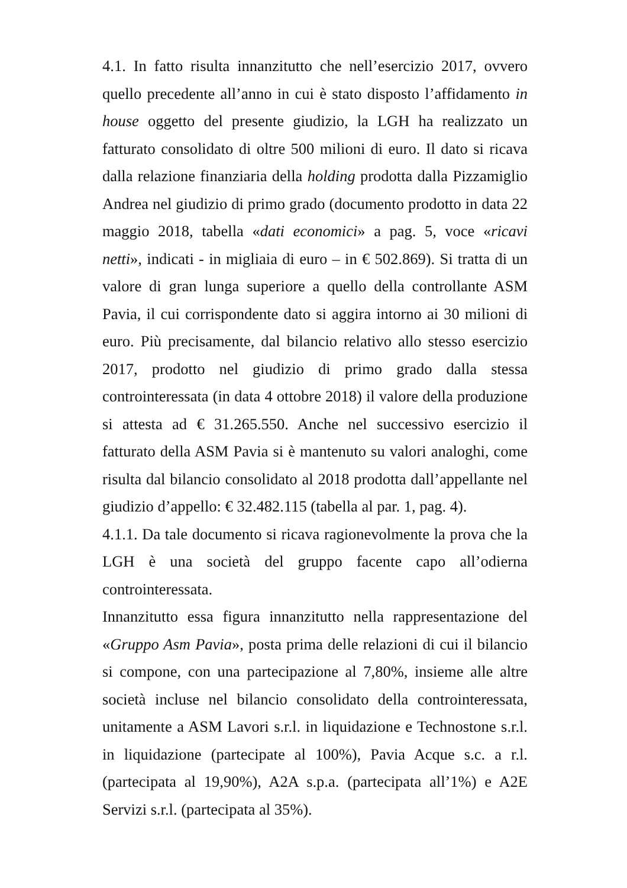4.1. In fatto risulta innanzitutto che nell’esercizio 2017, ovvero quello precedente all’anno in cui è stato disposto l’affidamento in house oggetto del presente giudizio, la LGH ha realizzato un fatturato consolidato di oltre 500 milioni di euro. Il dato si ricava dalla relazione finanziaria della holding prodotta dalla Pizzamiglio Andrea nel giudizio di primo grado (documento prodotto in data 22 maggio 2018, tabella «dati economici» a pag. 5, voce «ricavi netti», indicati - in migliaia di euro – in € 502.869). Si tratta di un valore di gran lunga superiore a quello della controllante ASM Pavia, il cui corrispondente dato si aggira intorno ai 30 milioni di euro. Più precisamente, dal bilancio relativo allo stesso esercizio 2017, prodotto nel giudizio di primo grado dalla stessa controinteressata (in data 4 ottobre 2018) il valore della produzione si attesta ad € 31.265.550. Anche nel successivo esercizio il fatturato della ASM Pavia si è mantenuto su valori analoghi, come risulta dal bilancio consolidato al 2018 prodotta dall’appellante nel giudizio d’appello: € 32.482.115 (tabella al par. 1, pag. 4).
4.1.1. Da tale documento si ricava ragionevolmente la prova che la LGH è una società del gruppo facente capo all’odierna controinteressata.
Innanzitutto essa figura innanzitutto nella rappresentazione del «Gruppo Asm Pavia», posta prima delle relazioni di cui il bilancio si compone, con una partecipazione al 7,80%, insieme alle altre società incluse nel bilancio consolidato della controinteressata, unitamente a ASM Lavori s.r.l. in liquidazione e Technostone s.r.l. in liquidazione (partecipate al 100%), Pavia Acque s.c. a r.l. (partecipata al 19,90%), A2A s.p.a. (partecipata all’1%) e A2E Servizi s.r.l. (partecipata al 35%).